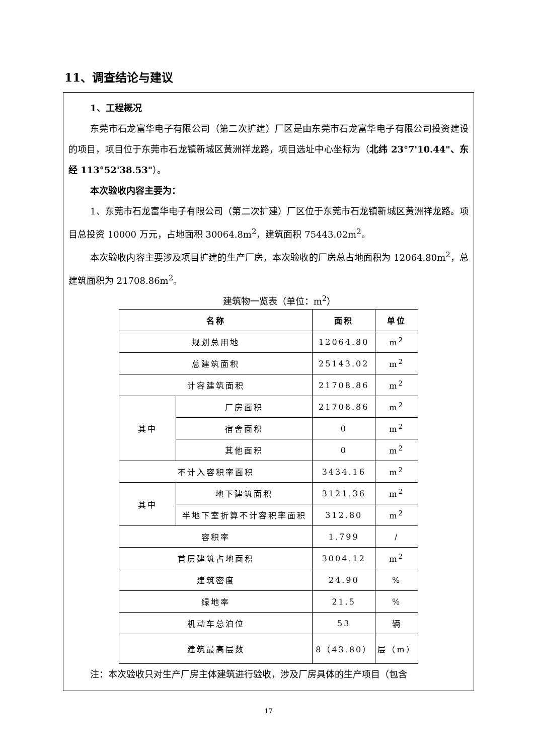11、调查结论与建议
1、工程概况
东莞市石龙富华电子有限公司（第二次扩建）厂区是由东莞市石龙富华电子有限公司投资建设的项目，项目位于东莞市石龙镇新城区黄洲祥龙路，项目选址中心坐标为（北纬 23°7'10.44"、东经 113°52'38.53"）。
本次验收内容主要为：
1、东莞市石龙富华电子有限公司（第二次扩建）厂区位于东莞市石龙镇新城区黄洲祥龙路。项目总投资 10000 万元，占地面积 30064.8m<sup>2</sup>，建筑面积 75443.02m<sup>2</sup>。
本次验收内容主要涉及项目扩建的生产厂房，本次验收的厂房总占地面积为 12064.80m<sup>2</sup>，总建筑面积为 21708.86m<sup>2</sup>。
建筑物一览表（单位：m<sup>2</sup>）
| 名称 | | 面积 | 单位 |
| --- | --- | --- | --- |
| 规划总用地 | | 12064.80 | m<sup>2</sup> |
| 总建筑面积 | | 25143.02 | m<sup>2</sup> |
| 计容建筑面积 | | 21708.86 | m<sup>2</sup> |
| 其中 | 厂房面积 | 21708.86 | m<sup>2</sup> |
| | 宿舍面积 | 0 | m<sup>2</sup> |
| | 其他面积 | 0 | m<sup>2</sup> |
| 不计入容积率面积 | | 3434.16 | m<sup>2</sup> |
| 其中 | 地下建筑面积 | 3121.36 | m<sup>2</sup> |
| | 半地下室折算不计容积率面积 | 312.80 | m<sup>2</sup> |
| 容积率 | | 1.799 | / |
| 首层建筑占地面积 | | 3004.12 | m<sup>2</sup> |
| 建筑密度 | | 24.90 | % |
| 绿地率 | | 21.5 | % |
| 机动车总泊位 | | 53 | 辆 |
| 建筑最高层数 | | 8（43.80） | 层（m） |
注：本次验收只对生产厂房主体建筑进行验收，涉及厂房具体的生产项目（包含
17